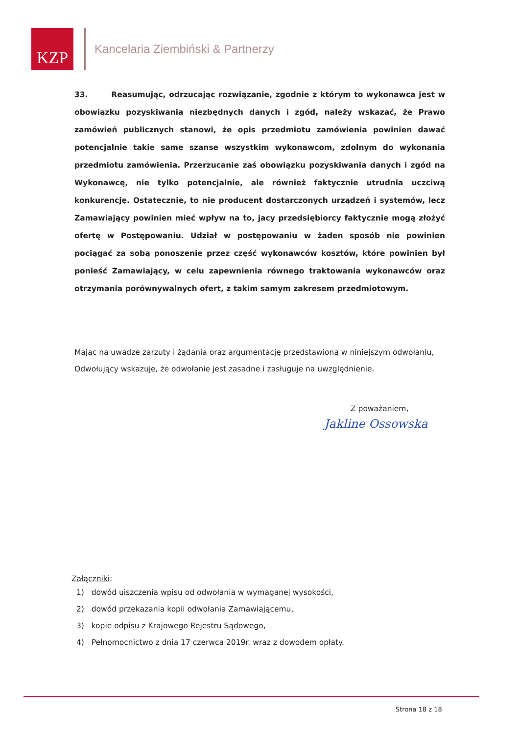KZP
Kancelaria Ziembiński & Partnerzy
33. Reasumując, odrzucając rozwiązanie, zgodnie z którym to wykonawca jest w obowiązku pozyskiwania niezbędnych danych i zgód, należy wskazać, że Prawo zamówień publicznych stanowi, że opis przedmiotu zamówienia powinien dawać potencjalnie takie same szanse wszystkim wykonawcom, zdolnym do wykonania przedmiotu zamówienia. Przerzucanie zaś obowiązku pozyskiwania danych i zgód na Wykonawcę, nie tylko potencjalnie, ale również faktycznie utrudnia uczciwą konkurencję. Ostatecznie, to nie producent dostarczonych urządzeń i systemów, lecz Zamawiający powinien mieć wpływ na to, jacy przedsiębiorcy faktycznie mogą złożyć ofertę w Postępowaniu. Udział w postępowaniu w żaden sposób nie powinien pociągać za sobą ponoszenie przez część wykonawców kosztów, które powinien był ponieść Zamawiający, w celu zapewnienia równego traktowania wykonawców oraz otrzymania porównywalnych ofert, z takim samym zakresem przedmiotowym.
Mając na uwadze zarzuty i żądania oraz argumentację przedstawioną w niniejszym odwołaniu, Odwołujący wskazuje, że odwołanie jest zasadne i zasługuje na uwzględnienie.
Z poważaniem,
Jakline Ossowska
Załączniki:
1) dowód uiszczenia wpisu od odwołania w wymaganej wysokości,
2) dowód przekazania kopii odwołania Zamawiającemu,
3) kopie odpisu z Krajowego Rejestru Sądowego,
4) Pełnomocnictwo z dnia 17 czerwca 2019r. wraz z dowodem opłaty.
Strona 18 z 18